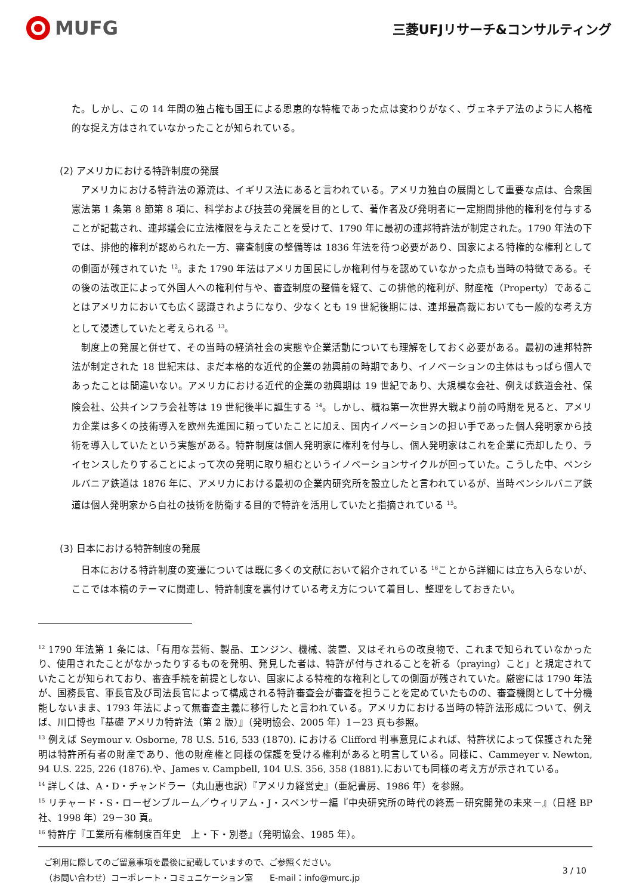MUFG
三菱UFJリサーチ&コンサルティング
た。しかし、この 14 年間の独占権も国王による恩恵的な特権であった点は変わりがなく、ヴェネチア法のように人格権的な捉え方はされていなかったことが知られている。
(2) アメリカにおける特許制度の発展
アメリカにおける特許法の源流は、イギリス法にあると言われている。アメリカ独自の展開として重要な点は、合衆国憲法第 1 条第 8 節第 8 項に、科学および技芸の発展を目的として、著作者及び発明者に一定期間排他的権利を付与することが記載され、連邦議会に立法権限を与えたことを受けて、1790 年に最初の連邦特許法が制定された。1790 年法の下では、排他的権利が認められた一方、審査制度の整備等は 1836 年法を待つ必要があり、国家による特権的な権利としての側面が残されていた <sup>12</sup>。また 1790 年法はアメリカ国民にしか権利付与を認めていなかった点も当時の特徴である。その後の法改正によって外国人への権利付与や、審査制度の整備を経て、この排他的権利が、財産権（Property）であることはアメリカにおいても広く認識されようになり、少なくとも 19 世紀後期には、連邦最高裁においても一般的な考え方として浸透していたと考えられる <sup>13</sup>。
制度上の発展と併せて、その当時の経済社会の実態や企業活動についても理解をしておく必要がある。最初の連邦特許法が制定された 18 世紀末は、まだ本格的な近代的企業の勃興前の時期であり、イノベーションの主体はもっぱら個人であったことは間違いない。アメリカにおける近代的企業の勃興期は 19 世紀であり、大規模な会社、例えば鉄道会社、保険会社、公共インフラ会社等は 19 世紀後半に誕生する <sup>14</sup>。しかし、概ね第一次世界大戦より前の時期を見ると、アメリカ企業は多くの技術導入を欧州先進国に頼っていたことに加え、国内イノベーションの担い手であった個人発明家から技術を導入していたという実態がある。特許制度は個人発明家に権利を付与し、個人発明家はこれを企業に売却したり、ライセンスしたりすることによって次の発明に取り組むというイノベーションサイクルが回っていた。こうした中、ペンシルバニア鉄道は 1876 年に、アメリカにおける最初の企業内研究所を設立したと言われているが、当時ペンシルバニア鉄道は個人発明家から自社の技術を防衛する目的で特許を活用していたと指摘されている <sup>15</sup>。
(3) 日本における特許制度の発展
日本における特許制度の変遷については既に多くの文献において紹介されている <sup>16</sup>ことから詳細には立ち入らないが、ここでは本稿のテーマに関連し、特許制度を裏付けている考え方について着目し、整理をしておきたい。
<sup>12</sup> 1790 年法第 1 条には、「有用な芸術、製品、エンジン、機械、装置、又はそれらの改良物で、これまで知られていなかったり、使用されたことがなかったりするものを発明、発見した者は、特許が付与されることを祈る（praying）こと」と規定されていたことが知られており、審査手続を前提としない、国家による特権的な権利としての側面が残されていた。厳密には 1790 年法が、国務長官、軍長官及び司法長官によって構成される特許審査会が審査を担うことを定めていたものの、審査機関として十分機能しないまま、1793 年法によって無審査主義に移行したと言われている。アメリカにおける当時の特許法形成について、例えば、川口博也『基礎 アメリカ特許法（第 2 版）』（発明協会、2005 年）1－23 頁も参照。
<sup>13</sup> 例えば Seymour v. Osborne, 78 U.S. 516, 533 (1870). における Clifford 判事意見によれば、特許状によって保護された発明は特許所有者の財産であり、他の財産権と同様の保護を受ける権利があると明言している。同様に、Cammeyer v. Newton, 94 U.S. 225, 226 (1876).や、James v. Campbell, 104 U.S. 356, 358 (1881).においても同様の考え方が示されている。
<sup>14</sup> 詳しくは、A・D・チャンドラー（丸山惠也訳）『アメリカ経営史』（亜紀書房、1986 年）を参照。
<sup>15</sup> リチャード・S・ローゼンブルーム／ウィリアム・J・スペンサー編『中央研究所の時代の終焉－研究開発の未来－』（日経 BP 社、1998 年）29－30 頁。
<sup>16</sup> 特許庁『工業所有権制度百年史　上・下・別巻』（発明協会、1985 年）。
ご利用に際してのご留意事項を最後に記載していますので、ご参照ください。
（お問い合わせ）コーポレート・コミュニケーション室　　E-mail：info@murc.jp
3 / 10